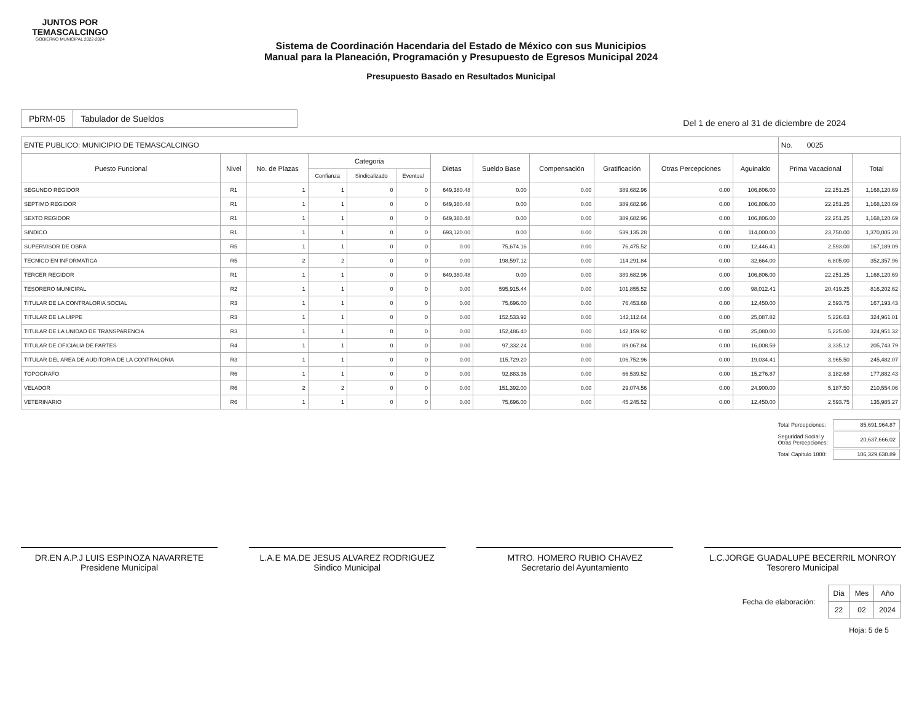JUNTOS POR
TEMASCALCINGO
GOBIERNO MUNICIPAL 2022-2024
Sistema de Coordinación Hacendaria del Estado de México con sus Municipios
Manual para la Planeación, Programación y Presupuesto de Egresos Municipal 2024
Presupuesto Basado en Resultados Municipal
| PbRM-05 | Tabulador de Sueldos |
Del 1 de enero al 31 de diciembre de 2024
| ENTE PUBLICO: MUNICIPIO DE TEMASCALCINGO | | | | | | | | | | | | No. 0025 | |
| Puesto Funcional | Nivel | No. de Plazas | Categoria | | | Dietas | Sueldo Base | Compensación | Gratificación | Otras Percepciones | Aguinaldo | Prima Vacacional | Total |
| | | | Confianza | Sindicalizado | Eventual | | | | | | | | |
| SEGUNDO REGIDOR | R1 | 1 | 1 | 0 | 0 | 649,380.48 | 0.00 | 0.00 | 389,682.96 | 0.00 | 106,806.00 | 22,251.25 | 1,168,120.69 |
| SEPTIMO REGIDOR | R1 | 1 | 1 | 0 | 0 | 649,380.48 | 0.00 | 0.00 | 389,682.96 | 0.00 | 106,806.00 | 22,251.25 | 1,168,120.69 |
| SEXTO REGIDOR | R1 | 1 | 1 | 0 | 0 | 649,380.48 | 0.00 | 0.00 | 389,682.96 | 0.00 | 106,806.00 | 22,251.25 | 1,168,120.69 |
| SINDICO | R1 | 1 | 1 | 0 | 0 | 693,120.00 | 0.00 | 0.00 | 539,135.28 | 0.00 | 114,000.00 | 23,750.00 | 1,370,005.28 |
| SUPERVISOR DE OBRA | R5 | 1 | 1 | 0 | 0 | 0.00 | 75,674.16 | 0.00 | 76,475.52 | 0.00 | 12,446.41 | 2,593.00 | 167,189.09 |
| TECNICO EN INFORMATICA | R5 | 2 | 2 | 0 | 0 | 0.00 | 198,597.12 | 0.00 | 114,291.84 | 0.00 | 32,664.00 | 6,805.00 | 352,357.96 |
| TERCER REGIDOR | R1 | 1 | 1 | 0 | 0 | 649,380.48 | 0.00 | 0.00 | 389,682.96 | 0.00 | 106,806.00 | 22,251.25 | 1,168,120.69 |
| TESORERO MUNICIPAL | R2 | 1 | 1 | 0 | 0 | 0.00 | 595,915.44 | 0.00 | 101,855.52 | 0.00 | 98,012.41 | 20,419.25 | 816,202.62 |
| TITULAR DE LA CONTRALORIA SOCIAL | R3 | 1 | 1 | 0 | 0 | 0.00 | 75,696.00 | 0.00 | 76,453.68 | 0.00 | 12,450.00 | 2,593.75 | 167,193.43 |
| TITULAR DE LA UIPPE | R3 | 1 | 1 | 0 | 0 | 0.00 | 152,533.92 | 0.00 | 142,112.64 | 0.00 | 25,087.82 | 5,226.63 | 324,961.01 |
| TITULAR DE LA UNIDAD DE TRANSPARENCIA | R3 | 1 | 1 | 0 | 0 | 0.00 | 152,486.40 | 0.00 | 142,159.92 | 0.00 | 25,080.00 | 5,225.00 | 324,951.32 |
| TITULAR DE OFICIALIA DE PARTES | R4 | 1 | 1 | 0 | 0 | 0.00 | 97,332.24 | 0.00 | 89,067.84 | 0.00 | 16,008.59 | 3,335.12 | 205,743.79 |
| TITULAR DEL AREA DE AUDITORIA DE LA CONTRALORIA | R3 | 1 | 1 | 0 | 0 | 0.00 | 115,729.20 | 0.00 | 106,752.96 | 0.00 | 19,034.41 | 3,965.50 | 245,482.07 |
| TOPOGRAFO | R6 | 1 | 1 | 0 | 0 | 0.00 | 92,883.36 | 0.00 | 66,539.52 | 0.00 | 15,276.87 | 3,182.68 | 177,882.43 |
| VELADOR | R6 | 2 | 2 | 0 | 0 | 0.00 | 151,392.00 | 0.00 | 29,074.56 | 0.00 | 24,900.00 | 5,187.50 | 210,554.06 |
| VETERINARIO | R6 | 1 | 1 | 0 | 0 | 0.00 | 75,696.00 | 0.00 | 45,245.52 | 0.00 | 12,450.00 | 2,593.75 | 135,985.27 |
| Total Percepciones: | 85,691,964.87 |
| Seguridad Social y Otras Percepciones: | 20,637,666.02 |
| Total Capitulo 1000: | 106,329,630.89 |
DR.EN A.P.J LUIS ESPINOZA NAVARRETE
Presidene Municipal
L.A.E MA.DE JESUS ALVAREZ RODRIGUEZ
Sindico Municipal
MTRO. HOMERO RUBIO CHAVEZ
Secretario del Ayuntamiento
L.C.JORGE GUADALUPE BECERRIL MONROY
Tesorero Municipal
Fecha de elaboración:
| Dia | Mes | Año |
| 22 | 02 | 2024 |
Hoja: 5 de 5